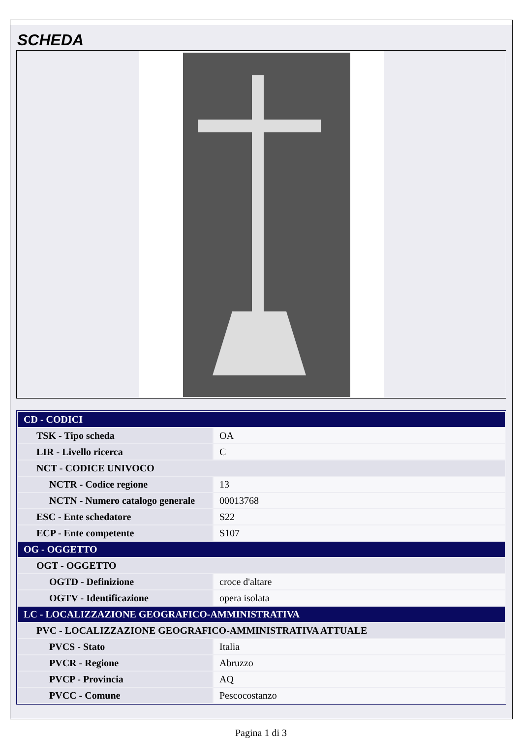SCHEDA
| CD - CODICI | |
| --- | --- |
| TSK - Tipo scheda | OA |
| LIR - Livello ricerca | C |
| NCT - CODICE UNIVOCO | |
| NCTR - Codice regione | 13 |
| NCTN - Numero catalogo generale | 00013768 |
| ESC - Ente schedatore | S22 |
| ECP - Ente competente | S107 |
| OG - OGGETTO | |
| OGT - OGGETTO | |
| OGTD - Definizione | croce d'altare |
| OGTV - Identificazione | opera isolata |
| LC - LOCALIZZAZIONE GEOGRAFICO-AMMINISTRATIVA | |
| PVC - LOCALIZZAZIONE GEOGRAFICO-AMMINISTRATIVA ATTUALE | |
| PVCS - Stato | Italia |
| PVCR - Regione | Abruzzo |
| PVCP - Provincia | AQ |
| PVCC - Comune | Pescocostanzo |
Pagina 1 di 3